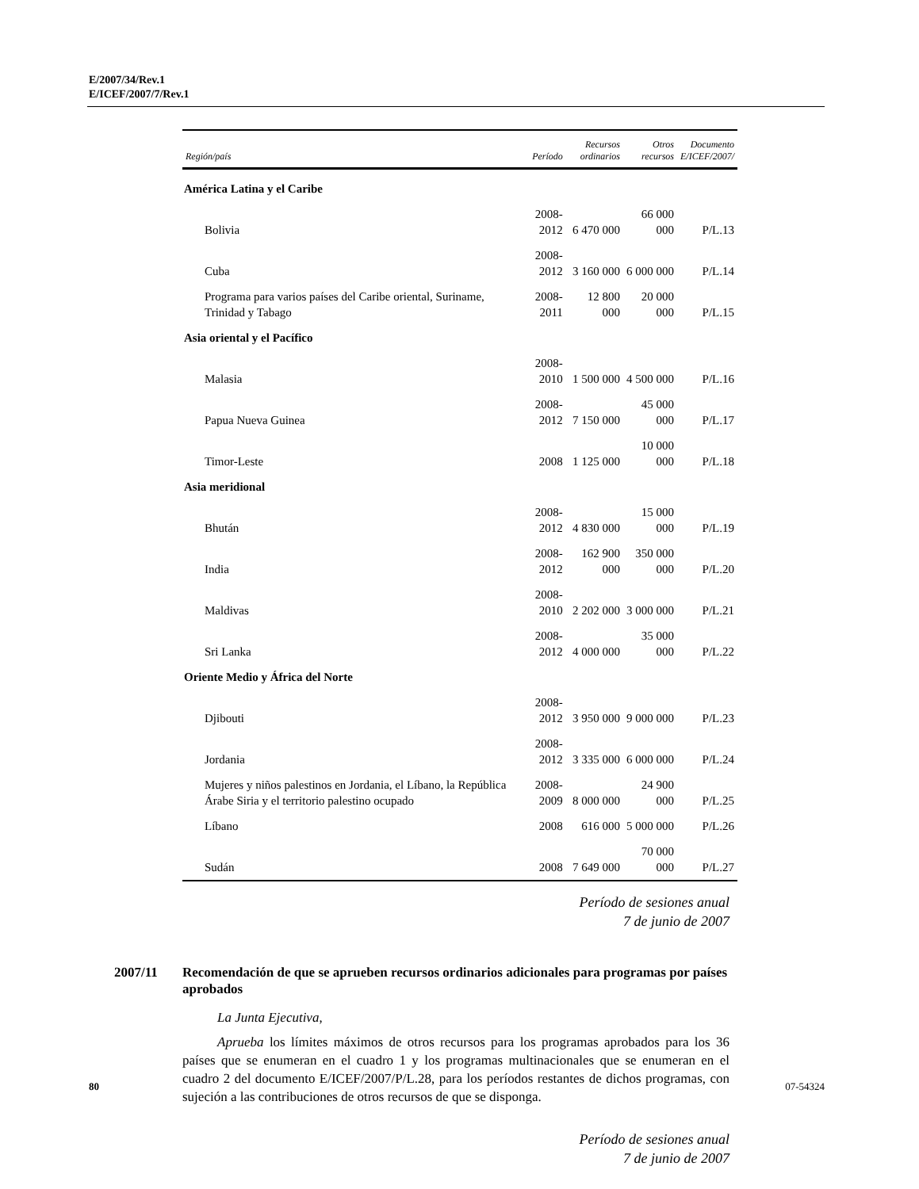E/2007/34/Rev.1
E/ICEF/2007/7/Rev.1
| Región/país | Período | Recursos ordinarios | Otros recursos | Documento E/ICEF/2007/ |
| --- | --- | --- | --- | --- |
| América Latina y el Caribe | | | | |
| Bolivia | 2008-2012 | 6 470 000 | 66 000 000 | P/L.13 |
| Cuba | 2008-2012 | 3 160 000 | 6 000 000 | P/L.14 |
| Programa para varios países del Caribe oriental, Suriname, Trinidad y Tabago | 2008-2011 | 12 800 000 | 20 000 000 | P/L.15 |
| Asia oriental y el Pacífico | | | | |
| Malasia | 2008-2010 | 1 500 000 | 4 500 000 | P/L.16 |
| Papua Nueva Guinea | 2008-2012 | 7 150 000 | 45 000 000 | P/L.17 |
| Timor-Leste | 2008 | 1 125 000 | 10 000 000 | P/L.18 |
| Asia meridional | | | | |
| Bhután | 2008-2012 | 4 830 000 | 15 000 000 | P/L.19 |
| India | 2008-2012 | 162 900 000 | 350 000 000 | P/L.20 |
| Maldivas | 2008-2010 | 2 202 000 | 3 000 000 | P/L.21 |
| Sri Lanka | 2008-2012 | 4 000 000 | 35 000 000 | P/L.22 |
| Oriente Medio y África del Norte | | | | |
| Djibouti | 2008-2012 | 3 950 000 | 9 000 000 | P/L.23 |
| Jordania | 2008-2012 | 3 335 000 | 6 000 000 | P/L.24 |
| Mujeres y niños palestinos en Jordania, el Líbano, la República Árabe Siria y el territorio palestino ocupado | 2008-2009 | 8 000 000 | 24 900 000 | P/L.25 |
| Líbano | 2008 | 616 000 | 5 000 000 | P/L.26 |
| Sudán | 2008 | 7 649 000 | 70 000 000 | P/L.27 |
Período de sesiones anual
7 de junio de 2007
2007/11 Recomendación de que se aprueben recursos ordinarios adicionales para programas por países aprobados
La Junta Ejecutiva,
Aprueba los límites máximos de otros recursos para los programas aprobados para los 36 países que se enumeran en el cuadro 1 y los programas multinacionales que se enumeran en el cuadro 2 del documento E/ICEF/2007/P/L.28, para los períodos restantes de dichos programas, con sujeción a las contribuciones de otros recursos de que se disponga.
Período de sesiones anual
7 de junio de 2007
80 07-54324